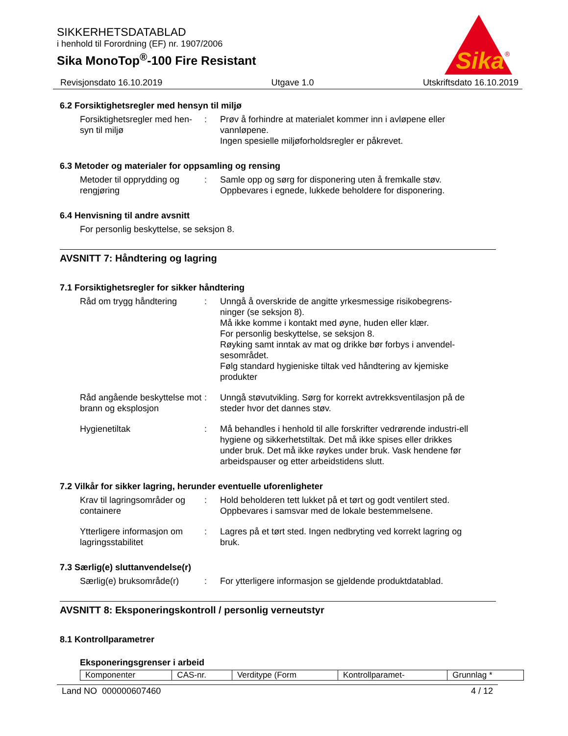SIKKERHETSDATABLAD
i henhold til Forordning (EF) nr. 1907/2006
Sika MonoTop<sup>®</sup>-100 Fire Resistant
Revisjonsdato 16.10.2019 Utgave 1.0 Utskriftsdato 16.10.2019
Sika
®
6.2 Forsiktighetsregler med hensyn til miljø
Forsiktighetsregler med hen-syn til miljø
: Prøv å forhindre at materialet kommer inn i avløpene eller vannløpene.
Ingen spesielle miljøforholdsregler er påkrevet.
6.3 Metoder og materialer for oppsamling og rensing
Metoder til opprydding og rengjøring
: Samle opp og sørg for disponering uten å fremkalle støv.
Oppbevares i egnede, lukkede beholdere for disponering.
6.4 Henvisning til andre avsnitt
For personlig beskyttelse, se seksjon 8.
AVSNITT 7: Håndtering og lagring
7.1 Forsiktighetsregler for sikker håndtering
Råd om trygg håndtering : Unngå å overskride de angitte yrkesmessige risikobegrens-ninger (se seksjon 8).
Må ikke komme i kontakt med øyne, huden eller klær.
For personlig beskyttelse, se seksjon 8.
Røyking samt inntak av mat og drikke bør forbys i anvendel-sesområdet.
Følg standard hygieniske tiltak ved håndtering av kjemiske produkter
Råd angående beskyttelse mot brann og eksplosjon
: Unngå støvutvikling. Sørg for korrekt avtrekksventilasjon på de steder hvor det dannes støv.
Hygienetiltak : Må behandles i henhold til alle forskrifter vedrørende industri-ell hygiene og sikkerhetstiltak. Det må ikke spises eller drikkes under bruk. Det må ikke røykes under bruk. Vask hendene før arbeidspauser og etter arbeidstidens slutt.
7.2 Vilkår for sikker lagring, herunder eventuelle uforenligheter
Krav til lagringsområder og containere
: Hold beholderen tett lukket på et tørt og godt ventilert sted.
Oppbevares i samsvar med de lokale bestemmelsene.
Ytterligere informasjon om lagringsstabilitet
: Lagres på et tørt sted. Ingen nedbryting ved korrekt lagring og bruk.
7.3 Særlig(e) sluttanvendelse(r)
Særlig(e) bruksområde(r)
: For ytterligere informasjon se gjeldende produktdatablad.
AVSNITT 8: Eksponeringskontroll / personlig verneutstyr
8.1 Kontrollparametrer
Eksponeringsgrenser i arbeid
| Komponenter | CAS-nr. | Verditype (Form | Kontrollparamet- | Grunnlag * |
Land NO 000000607460 4 / 12